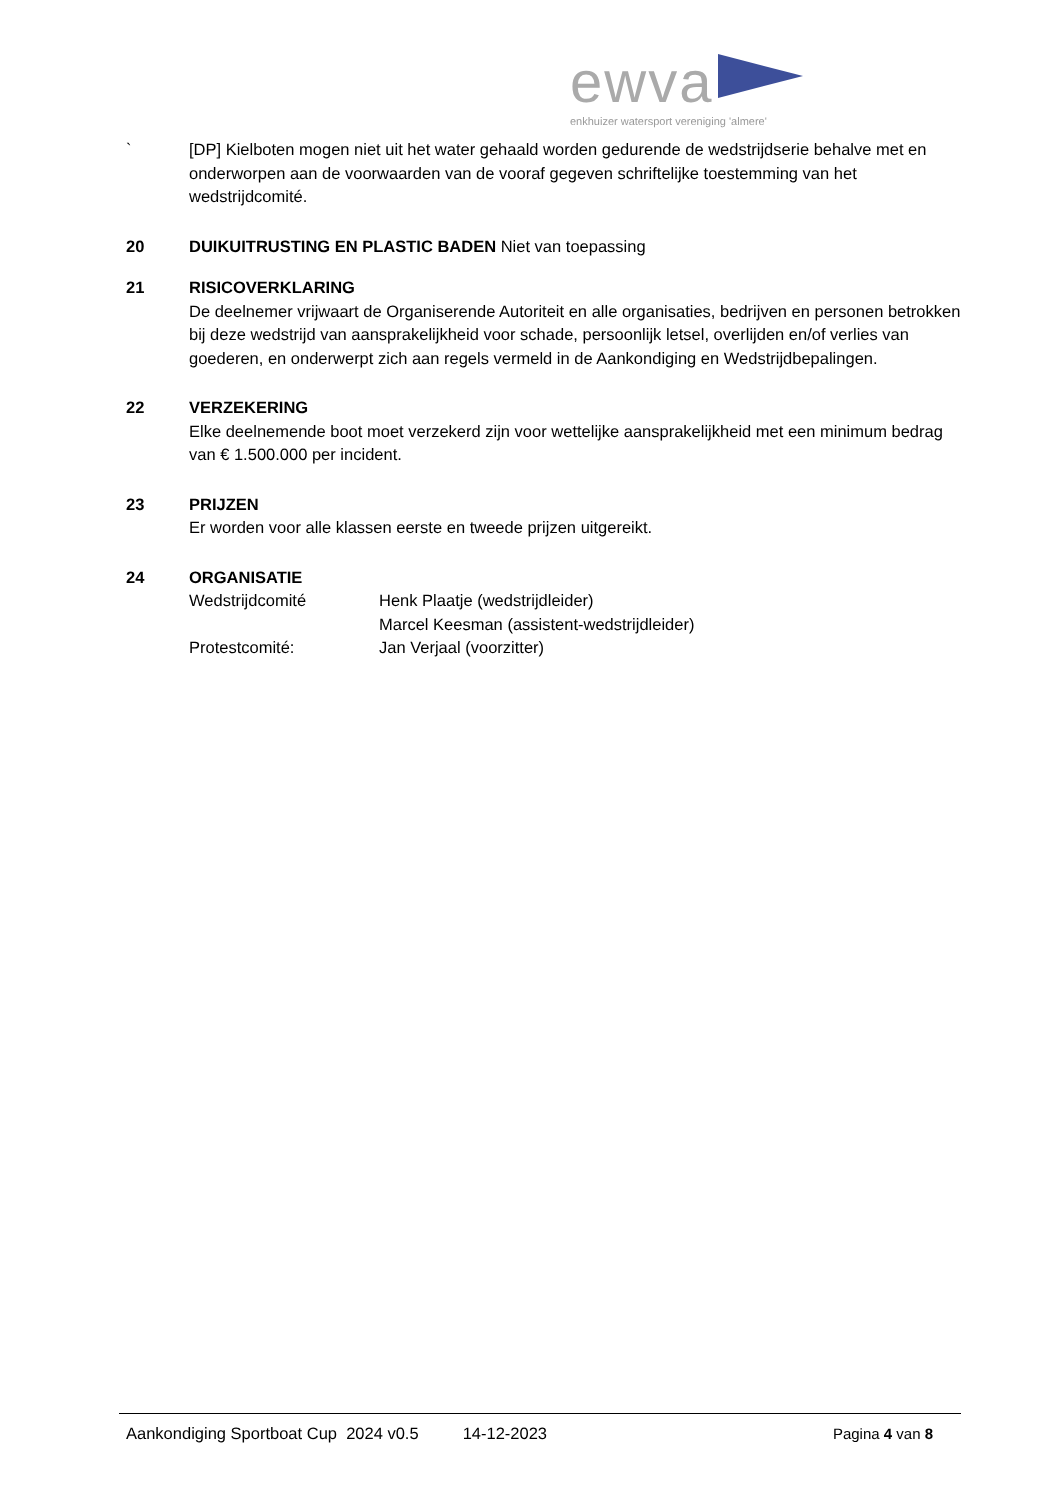ewva
enkhuizer watersport vereniging 'almere'
` [DP] Kielboten mogen niet uit het water gehaald worden gedurende de wedstrijdserie behalve met en onderworpen aan de voorwaarden van de vooraf gegeven schriftelijke toestemming van het wedstrijdcomité.
20 DUIKUITRUSTING EN PLASTIC BADEN Niet van toepassing
21 RISICOVERKLARING
De deelnemer vrijwaart de Organiserende Autoriteit en alle organisaties, bedrijven en personen betrokken bij deze wedstrijd van aansprakelijkheid voor schade, persoonlijk letsel, overlijden en/of verlies van goederen, en onderwerpt zich aan regels vermeld in de Aankondiging en Wedstrijdbepalingen.
22 VERZEKERING
Elke deelnemende boot moet verzekerd zijn voor wettelijke aansprakelijkheid met een minimum bedrag van € 1.500.000 per incident.
23 PRIJZEN
Er worden voor alle klassen eerste en tweede prijzen uitgereikt.
24 ORGANISATIE
Wedstrijdcomité Henk Plaatje (wedstrijdleider)
Marcel Keesman (assistent-wedstrijdleider)
Protestcomité: Jan Verjaal (voorzitter)
Aankondiging Sportboat Cup 2024 v0.5 14-12-2023 Pagina 4 van 8